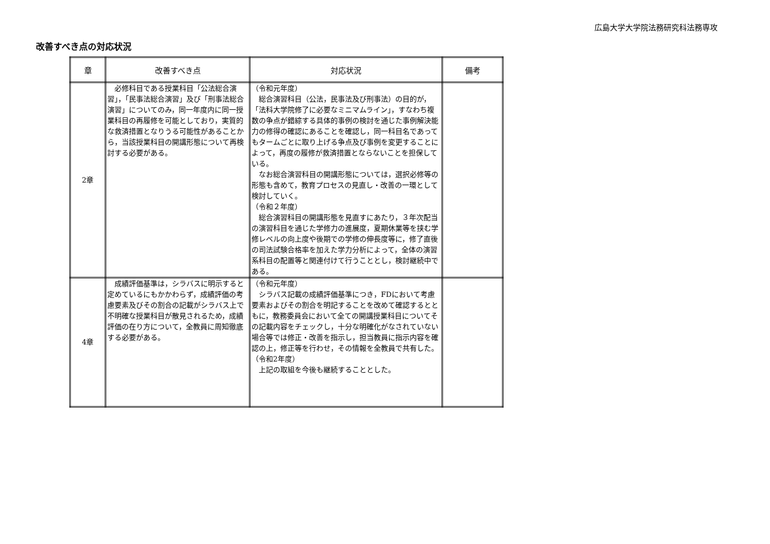広島大学大学院法務研究科法務専攻
改善すべき点の対応状況
| 章 | 改善すべき点 | 対応状況 | 備考 |
| --- | --- | --- | --- |
| 2章 | 必修科目である授業科目「公法総合演習」，「民事法総合演習」及び「刑事法総合演習」についてのみ，同一年度内に同一授業科目の再履修を可能としており，実質的な救済措置となりうる可能性があることから，当該授業科目の開講形態について再検討する必要がある。 | （令和元年度） 総合演習科目（公法，民事法及び刑事法）の目的が，「法科大学院修了に必要なミニマムライン」，すなわち複数の争点が錯綜する具体的事例の検討を通じた事例解決能力の修得の確認にあることを確認し，同一科目名であってもタームごとに取り上げる争点及び事例を変更することによって，再度の履修が救済措置とならないことを担保している。 なお総合演習科目の開講形態については，選択必修等の形態も含めて，教育プロセスの見直し・改善の一環として検討していく。 （令和２年度） 総合演習科目の開講形態を見直すにあたり，３年次配当の演習科目を通じた学修力の進展度，夏期休業等を挟む学修レベルの向上度や後期での学修の伸長度等に，修了直後の司法試験合格率を加えた学力分析によって，全体の演習系科目の配置等と関連付けて行うこととし，検討継続中である。 | |
| 4章 | 成績評価基準は，シラバスに明示すると定めているにもかかわらず，成績評価の考慮要素及びその割合の記載がシラバス上で不明確な授業科目が散見されるため，成績評価の在り方について，全教員に周知徹底する必要がある。 | （令和元年度） シラバス記載の成績評価基準につき，FDにおいて考慮要素およびその割合を明記することを改めて確認するとともに，教務委員会において全ての開講授業科目についてその記載内容をチェックし，十分な明確化がなされていない場合等では修正・改善を指示し，担当教員に指示内容を確認の上，修正等を行わせ，その情報を全教員で共有した。 （令和2年度） 上記の取組を今後も継続することとした。 | |